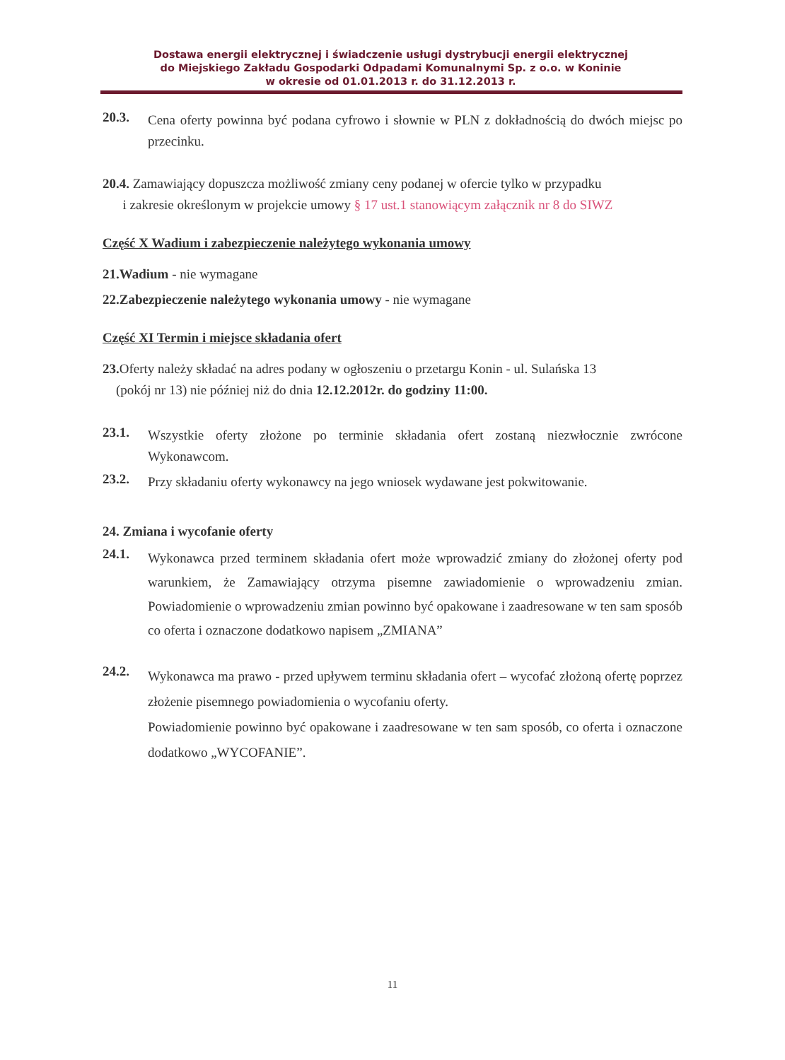Dostawa energii elektrycznej i świadczenie usługi dystrybucji energii elektrycznej
do Miejskiego Zakładu Gospodarki Odpadami Komunalnymi Sp. z o.o. w Koninie
w okresie od 01.01.2013 r. do 31.12.2013 r.
20.3.
Cena oferty powinna być podana cyfrowo i słownie w PLN z dokładnością do dwóch miejsc po przecinku.
20.4. Zamawiający dopuszcza możliwość zmiany ceny podanej w ofercie tylko w przypadku
i zakresie określonym w projekcie umowy § 17 ust.1 stanowiącym załącznik nr 8 do SIWZ
Część X Wadium i zabezpieczenie należytego wykonania umowy
21.Wadium - nie wymagane
22.Zabezpieczenie należytego wykonania umowy - nie wymagane
Część XI Termin i miejsce składania ofert
23. Oferty należy składać na adres podany w ogłoszeniu o przetargu Konin - ul. Sulańska 13
(pokój nr 13) nie później niż do dnia 12.12.2012r. do godziny 11:00.
23.1.
Wszystkie oferty złożone po terminie składania ofert zostaną niezwłocznie zwrócone Wykonawcom.
23.2.
Przy składaniu oferty wykonawcy na jego wniosek wydawane jest pokwitowanie.
24. Zmiana i wycofanie oferty
24.1.
Wykonawca przed terminem składania ofert może wprowadzić zmiany do złożonej oferty pod warunkiem, że Zamawiający otrzyma pisemne zawiadomienie o wprowadzeniu zmian. Powiadomienie o wprowadzeniu zmian powinno być opakowane i zaadresowane w ten sam sposób co oferta i oznaczone dodatkowo napisem „ZMIANA”
24.2.
Wykonawca ma prawo - przed upływem terminu składania ofert – wycofać złożoną ofertę poprzez złożenie pisemnego powiadomienia o wycofaniu oferty.
Powiadomienie powinno być opakowane i zaadresowane w ten sam sposób, co oferta i oznaczone dodatkowo „WYCOFANIE”.
11